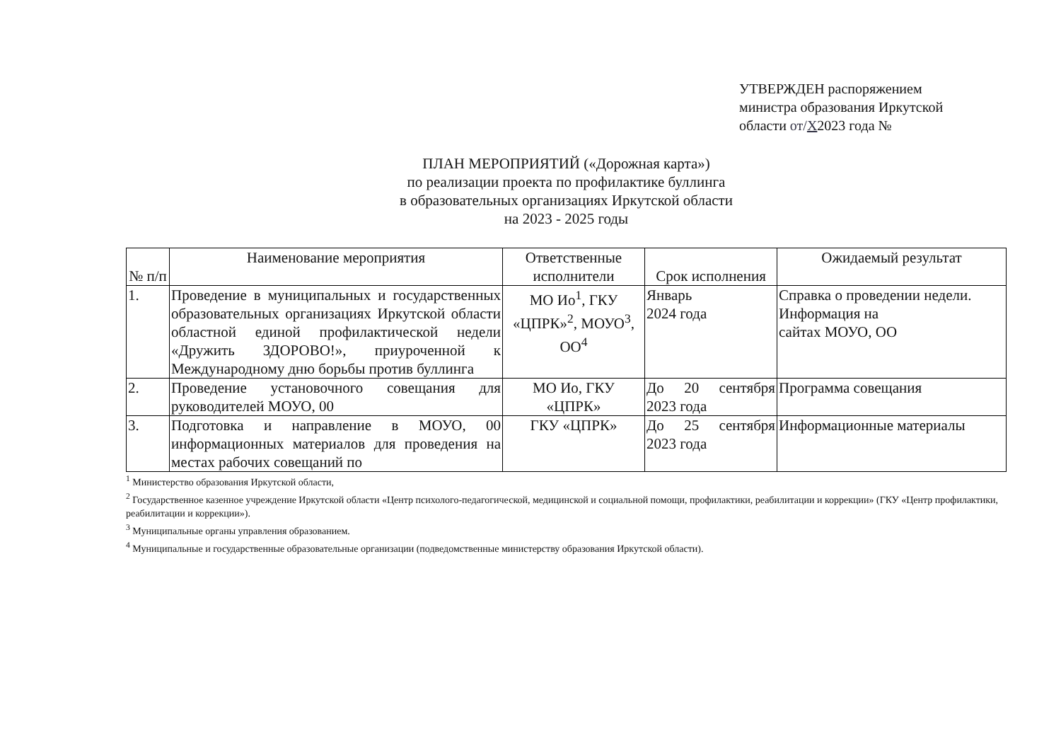УТВЕРЖДЕН распоряжением
министра образования Иркутской
области от/Х2023 года №
ПЛАН МЕРОПРИЯТИЙ («Дорожная карта»)
по реализации проекта по профилактике буллинга
в образовательных организациях Иркутской области
на 2023 - 2025 годы
| № п/п | Наименование мероприятия | Ответственные исполнители | Срок исполнения | Ожидаемый результат |
| --- | --- | --- | --- | --- |
| 1. | Проведение в муниципальных и государственных образовательных организациях Иркутской области областной единой профилактической недели «Дружить ЗДОРОВО!», приуроченной к Международному дню борьбы против буллинга | МО Ио<sup>1</sup>, ГКУ «ЦПРК»<sup>2</sup>, МОУО<sup>3</sup>, ОО<sup>4</sup> | Январь 2024 года | Справка о проведении недели. Информация на сайтах МОУО, ОО |
| 2. | Проведение установочного совещания для руководителей МОУО, 00 | МО Ио, ГКУ «ЦПРК» | До 20 сентября 2023 года | Программа совещания |
| 3. | Подготовка и направление в МОУО, 00 информационных материалов для проведения на местах рабочих совещаний по | ГКУ «ЦПРК» | До 25 сентября 2023 года | Информационные материалы |
<sup>1</sup> Министерство образования Иркутской области,
<sup>2</sup> Государственное казенное учреждение Иркутской области «Центр психолого-педагогической, медицинской и социальной помощи, профилактики, реабилитации и коррекции» (ГКУ «Центр профилактики, реабилитации и коррекции»).
<sup>3</sup> Муниципальные органы управления образованием.
<sup>4</sup> Муниципальные и государственные образовательные организации (подведомственные министерству образования Иркутской области).